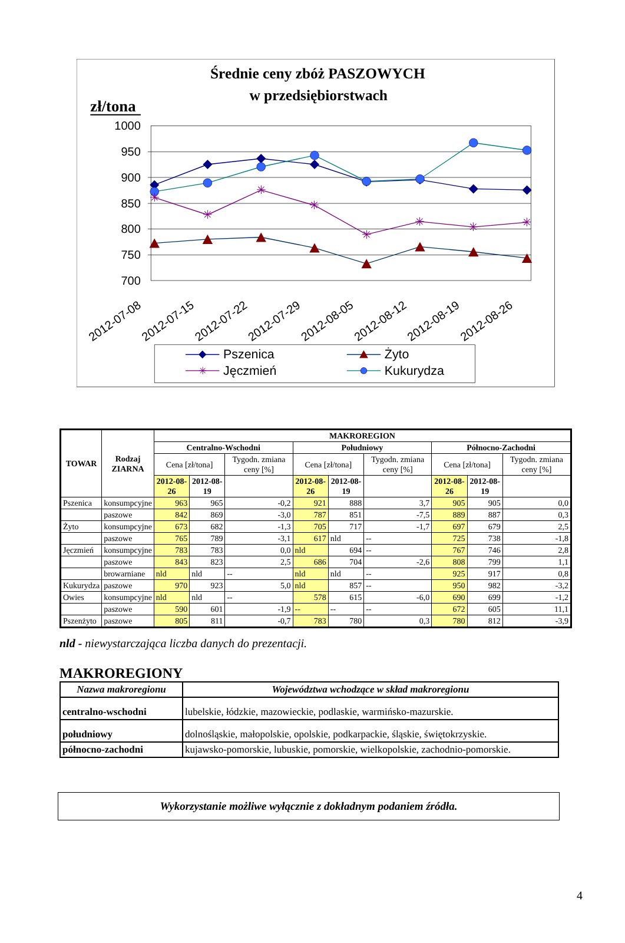Średnie ceny zbóż PASZOWYCH
w przedsiębiorstwach
zł/tona
1000
950
900
850
800
750
700
2012-07-08
2012-07-15
2012-07-22
2012-07-29
2012-08-05
2012-08-12
2012-08-19
2012-08-26
✳
✳
✳
✳
✳
✳
✳
✳
Pszenica
Żyto
✳
Jęczmień
Kukurydza
| TOWAR | Rodzaj ZIARNA | MAKROREGION | | | | | | | | |
| --- | --- | --- | --- | --- | --- | --- | --- | --- | --- | --- |
| | | Centralno-Wschodni | | | Południowy | | | Północno-Zachodni | | |
| | | Cena [zł/tona] | | Tygodn. zmiana ceny [%] | Cena [zł/tona] | | Tygodn. zmiana ceny [%] | Cena [zł/tona] | | Tygodn. zmiana ceny [%] |
| | | 2012-08-26 | 2012-08-19 | | 2012-08-26 | 2012-08-19 | | 2012-08-26 | 2012-08-19 | |
| Pszenica | konsumpcyjne | 963 | 965 | -0,2 | 921 | 888 | 3,7 | 905 | 905 | 0,0 |
| | paszowe | 842 | 869 | -3,0 | 787 | 851 | -7,5 | 889 | 887 | 0,3 |
| Żyto | konsumpcyjne | 673 | 682 | -1,3 | 705 | 717 | -1,7 | 697 | 679 | 2,5 |
| | paszowe | 765 | 789 | -3,1 | 617 | nld | -- | 725 | 738 | -1,8 |
| Jęczmień | konsumpcyjne | 783 | 783 | 0,0 | nld | 694 | -- | 767 | 746 | 2,8 |
| | paszowe | 843 | 823 | 2,5 | 686 | 704 | -2,6 | 808 | 799 | 1,1 |
| | browarniane | nld | nld | -- | nld | nld | -- | 925 | 917 | 0,8 |
| Kukurydza | paszowe | 970 | 923 | 5,0 | nld | 857 | -- | 950 | 982 | -3,2 |
| Owies | konsumpcyjne | nld | nld | -- | 578 | 615 | -6,0 | 690 | 699 | -1,2 |
| | paszowe | 590 | 601 | -1,9 | -- | -- | -- | 672 | 605 | 11,1 |
| Pszenżyto | paszowe | 805 | 811 | -0,7 | 783 | 780 | 0,3 | 780 | 812 | -3,9 |
nld - niewystarczająca liczba danych do prezentacji.
MAKROREGIONY
| Nazwa makroregionu | Województwa wchodzące w skład makroregionu |
| --- | --- |
| centralno-wschodni | lubelskie, łódzkie, mazowieckie, podlaskie, warmińsko-mazurskie. |
| południowy | dolnośląskie, małopolskie, opolskie, podkarpackie, śląskie, świętokrzyskie. |
| północno-zachodni | kujawsko-pomorskie, lubuskie, pomorskie, wielkopolskie, zachodnio-pomorskie. |
Wykorzystanie możliwe wyłącznie z dokładnym podaniem źródła.
4